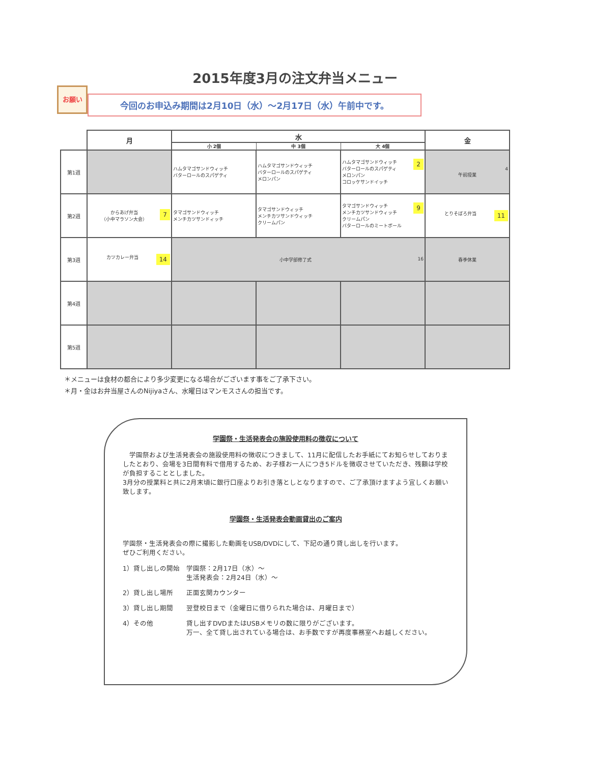2015年度3月の注文弁当メニュー
お願い
今回のお申込み期間は2月10日（水）～2月17日（水）午前中です。
| | 月 | 水 | | | 金 |
| --- | --- | --- | --- | --- | --- |
| | | 小 2個 | 中 3個 | 大 4個 | |
| 第1週 | | ハムタマゴサンドウィッチ バターロールのスパゲティ | ハムタマゴサンドウィッチ バターロールのスパゲティ メロンパン | 2 ハムタマゴサンドウィッチ バターロールのスパゲティ メロンパン コロッケサンドイッチ | 4 午前授業 |
| 第2週 | 7 からあげ弁当 （小中マラソン大会） | タマゴサンドウィッチ メンチカツサンドィッチ | タマゴサンドウィッチ メンチカツサンドウィッチ クリームパン | 9 タマゴサンドウィッチ メンチカツサンドウィッチ クリームパン バターロールのミートボール | 11 とりそぼろ弁当 |
| 第3週 | 14 カツカレー弁当 | 16 小中学部修了式 | | | 春季休業 |
| 第4週 | | | | | |
| 第5週 | | | | | |
＊メニューは食材の都合により多少変更になる場合がございます事をご了承下さい。
＊月・金はお弁当屋さんのNijiyaさん、水曜日はマンモスさんの担当です。
学園祭・生活発表会の施設使用料の徴収について
　学園祭および生活発表会の施設使用料の徴収につきまして、11月に配信したお手紙にてお知らせしておりましたとおり、会場を3日間有料で借用するため、お子様お一人につき5ドルを徴収させていただき、残額は学校が負担することとしました。
3月分の授業料と共に2月末頃に銀行口座よりお引き落としとなりますので、ご了承頂けますよう宜しくお願い致します。
学園祭・生活発表会動画貸出のご案内
学園祭・生活発表会の際に撮影した動画をUSB/DVDにして、下記の通り貸し出しを行います。
ぜひご利用ください。
1）貸し出しの開始 学園祭：2月17日（水）～
生活発表会：2月24日（水）～
2）貸し出し場所 正面玄関カウンター
3）貸し出し期間 翌登校日まで（金曜日に借りられた場合は、月曜日まで）
4）その他 貸し出すDVDまたはUSBメモリの数に限りがございます。
万一、全て貸し出されている場合は、お手数ですが再度事務室へお越しください。